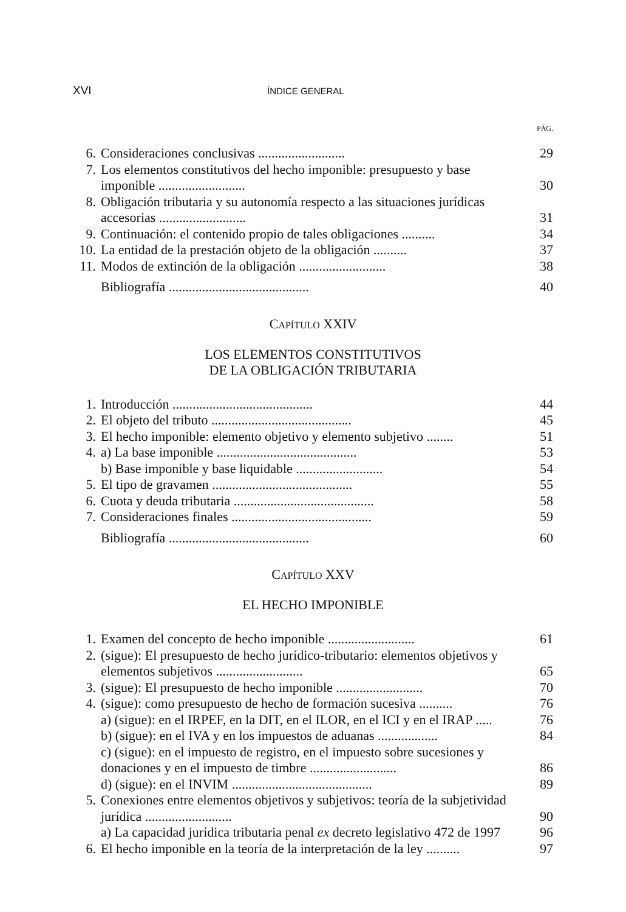XVI
ÍNDICE GENERAL
PÁG.
6. Consideraciones conclusivas ..........................
29
7. Los elementos constitutivos del hecho imponible: presupuesto y base imponible ..........................
30
8. Obligación tributaria y su autonomía respecto a las situaciones jurídicas accesorias ..........................
31
9. Continuación: el contenido propio de tales obligaciones ..........
34
10.
La entidad de la prestación objeto de la obligación ..........
37
11.
Modos de extinción de la obligación ..........................
38
Bibliografía ..........................................
40
CAPÍTULO XXIV
LOS ELEMENTOS CONSTITUTIVOS
DE LA OBLIGACIÓN TRIBUTARIA
1. Introducción ..........................................
44
2. El objeto del tributo ..........................................
45
3. El hecho imponible: elemento objetivo y elemento subjetivo ........
51
4. a) La base imponible ..........................................
53
b) Base imponible y base liquidable ..........................
54
5. El tipo de gravamen ..........................................
55
6. Cuota y deuda tributaria ..........................................
58
7. Consideraciones finales ..........................................
59
Bibliografía ..........................................
60
CAPÍTULO XXV
EL HECHO IMPONIBLE
1. Examen del concepto de hecho imponible ..........................
61
2. (sigue): El presupuesto de hecho jurídico-tributario: elementos objetivos y elementos subjetivos ..........................
65
3. (sigue): El presupuesto de hecho imponible ..........................
70
4. (sigue): como presupuesto de hecho de formación sucesiva ..........
76
a) (sigue): en el IRPEF, en la DIT, en el ILOR, en el ICI y en el IRAP .....
76
b) (sigue): en el IVA y en los impuestos de aduanas ..................
84
c) (sigue): en el impuesto de registro, en el impuesto sobre sucesiones y donaciones y en el impuesto de timbre ..........................
86
d) (sigue): en el INVIM ..........................................
89
5. Conexiones entre elementos objetivos y subjetivos: teoría de la subjetividad jurídica ..........................
90
a) La capacidad jurídica tributaria penal ex decreto legislativo 472 de 1997
96
6. El hecho imponible en la teoría de la interpretación de la ley ..........
97